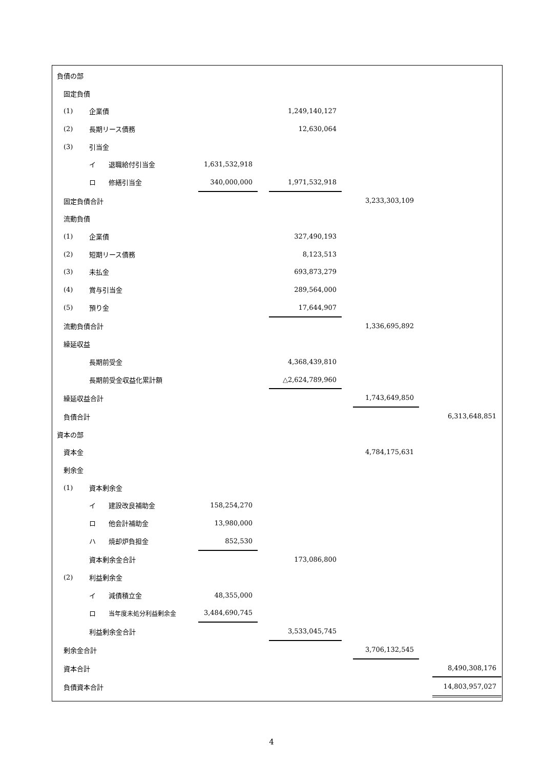| 負債の部 | | | | | | | | | | |
| | 固定負債 | | | | | | | | | |
| | (1) | 企業債 | | | | 1,249,140,127 | | | | |
| | (2) | 長期リース債務 | | | | 12,630,064 | | | | |
| | (3) | 引当金 | | | | | | | | |
| | | イ | 退職給付引当金 | 1,631,532,918 | | | | | | |
| | | ロ | 修繕引当金 | 340,000,000 | | 1,971,532,918 | | | | |
| | 固定負債合計 | | | | | | | 3,233,303,109 | | |
| | 流動負債 | | | | | | | | | |
| | (1) | 企業債 | | | | 327,490,193 | | | | |
| | (2) | 短期リース債務 | | | | 8,123,513 | | | | |
| | (3) | 未払金 | | | | 693,873,279 | | | | |
| | (4) | 賞与引当金 | | | | 289,564,000 | | | | |
| | (5) | 預り金 | | | | 17,644,907 | | | | |
| | 流動負債合計 | | | | | | | 1,336,695,892 | | |
| | 繰延収益 | | | | | | | | | |
| | | 長期前受金 | | | | 4,368,439,810 | | | | |
| | | 長期前受金収益化累計額 | | | | △2,624,789,960 | | | | |
| | 繰延収益合計 | | | | | | | 1,743,649,850 | | |
| | 負債合計 | | | | | | | | | 6,313,648,851 |
| 資本の部 | | | | | | | | | | |
| | 資本金 | | | | | | | 4,784,175,631 | | |
| | 剰余金 | | | | | | | | | |
| | (1) | 資本剰余金 | | | | | | | | |
| | | イ | 建設改良補助金 | 158,254,270 | | | | | | |
| | | ロ | 他会計補助金 | 13,980,000 | | | | | | |
| | | ハ | 焼却炉負担金 | 852,530 | | | | | | |
| | | 資本剰余金合計 | | | | 173,086,800 | | | | |
| | (2) | 利益剰余金 | | | | | | | | |
| | | イ | 減債積立金 | 48,355,000 | | | | | | |
| | | ロ | 当年度未処分利益剰余金 | 3,484,690,745 | | | | | | |
| | | 利益剰余金合計 | | | | 3,533,045,745 | | | | |
| | 剰余金合計 | | | | | | | 3,706,132,545 | | |
| | 資本合計 | | | | | | | | | 8,490,308,176 |
| | 負債資本合計 | | | | | | | | | 14,803,957,027 |
4